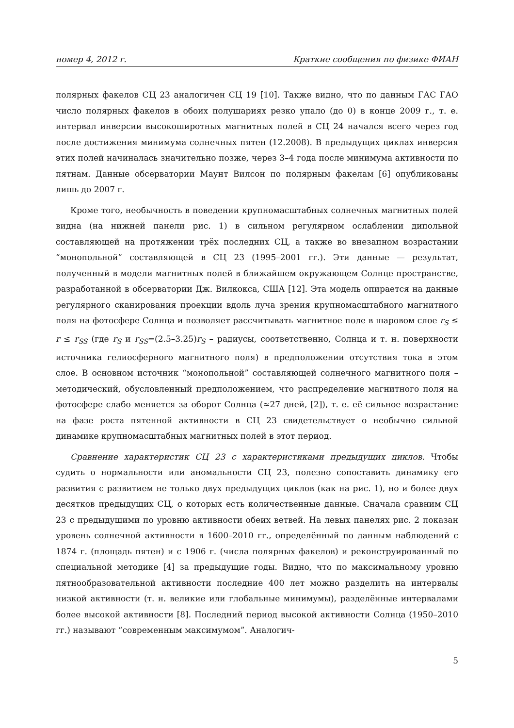номер 4, 2012 г. Краткие сообщения по физике ФИАН
полярных факелов СЦ 23 аналогичен СЦ 19 [10]. Также видно, что по данным ГАС ГАО число полярных факелов в обоих полушариях резко упало (до 0) в конце 2009 г., т. е. интервал инверсии высокоширотных магнитных полей в СЦ 24 начался всего через год после достижения минимума солнечных пятен (12.2008). В предыдущих циклах инверсия этих полей начиналась значительно позже, через 3–4 года после минимума активности по пятнам. Данные обсерватории Маунт Вилсон по полярным факелам [6] опубликованы лишь до 2007 г.
Кроме того, необычность в поведении крупномасштабных солнечных магнитных полей видна (на нижней панели рис. 1) в сильном регулярном ослаблении дипольной составляющей на протяжении трёх последних СЦ, а также во внезапном возрастании “монопольной” составляющей в СЦ 23 (1995–2001 гг.). Эти данные — результат, полученный в модели магнитных полей в ближайшем окружающем Солнце пространстве, разработанной в обсерватории Дж. Вилкокса, США [12]. Эта модель опирается на данные регулярного сканирования проекции вдоль луча зрения крупномасштабного магнитного поля на фотосфере Солнца и позволяет рассчитывать магнитное поле в шаровом слое r<sub>S</sub> ≤ r ≤ r<sub>SS</sub> (где r<sub>S</sub> и r<sub>SS</sub>=(2.5–3.25)r<sub>S</sub> – радиусы, соответственно, Солнца и т. н. поверхности источника гелиосферного магнитного поля) в предположении отсутствия тока в этом слое. В основном источник “монопольной” составляющей солнечного магнитного поля – методический, обусловленный предположением, что распределение магнитного поля на фотосфере слабо меняется за оборот Солнца (≈27 дней, [2]), т. е. её сильное возрастание на фазе роста пятенной активности в СЦ 23 свидетельствует о необычно сильной динамике крупномасштабных магнитных полей в этот период.
Сравнение характеристик СЦ 23 с характеристиками предыдущих циклов. Чтобы судить о нормальности или аномальности СЦ 23, полезно сопоставить динамику его развития с развитием не только двух предыдущих циклов (как на рис. 1), но и более двух десятков предыдущих СЦ, о которых есть количественные данные. Сначала сравним СЦ 23 с предыдущими по уровню активности обеих ветвей. На левых панелях рис. 2 показан уровень солнечной активности в 1600–2010 гг., определённый по данным наблюдений с 1874 г. (площадь пятен) и с 1906 г. (числа полярных факелов) и реконструированный по специальной методике [4] за предыдущие годы. Видно, что по максимальному уровню пятнообразовательной активности последние 400 лет можно разделить на интервалы низкой активности (т. н. великие или глобальные минимумы), разделённые интервалами более высокой активности [8]. Последний период высокой активности Солнца (1950–2010 гг.) называют “современным максимумом”. Аналогич-
5